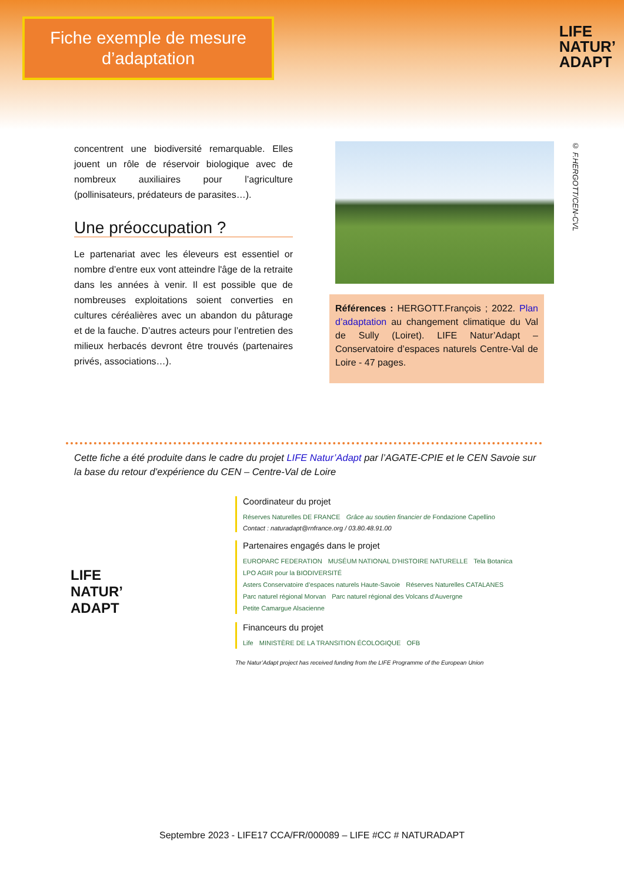Fiche exemple de mesure d’adaptation
LIFE
NATUR’
ADAPT
concentrent une biodiversité remarquable. Elles jouent un rôle de réservoir biologique avec de nombreux auxiliaires pour l’agriculture (pollinisateurs, prédateurs de parasites…).
Une préoccupation ?
Le partenariat avec les éleveurs est essentiel or nombre d’entre eux vont atteindre l'âge de la retraite dans les années à venir. Il est possible que de nombreuses exploitations soient converties en cultures céréalières avec un abandon du pâturage et de la fauche. D’autres acteurs pour l’entretien des milieux herbacés devront être trouvés (partenaires privés, associations…).
© F.HERGOTT/CEN-CVL
Références : HERGOTT.François ; 2022. Plan d’adaptation au changement climatique du Val de Sully (Loiret). LIFE Natur’Adapt – Conservatoire d’espaces naturels Centre-Val de Loire - 47 pages.
Cette fiche a été produite dans le cadre du projet LIFE Natur’Adapt par l’AGATE-CPIE et le CEN Savoie sur la base du retour d’expérience du CEN – Centre-Val de Loire
LIFE
NATUR’
ADAPT
Coordinateur du projet
Réserves Naturelles DE FRANCE Grâce au soutien financier de Fondazione Capellino
Contact : naturadapt@rnfrance.org / 03.80.48.91.00
Partenaires engagés dans le projet
EUROPARC FEDERATION MUSÉUM NATIONAL D'HISTOIRE NATURELLE Tela Botanica LPO AGIR pour la BIODIVERSITÉ
Asters Conservatoire d’espaces naturels Haute-Savoie Réserves Naturelles CATALANES Parc naturel régional Morvan Parc naturel régional des Volcans d'Auvergne Petite Camargue Alsacienne
Financeurs du projet
Life MINISTÈRE DE LA TRANSITION ÉCOLOGIQUE OFB
The Natur’Adapt project has received funding from the LIFE Programme of the European Union
Septembre 2023 - LIFE17 CCA/FR/000089 – LIFE #CC # NATURADAPT